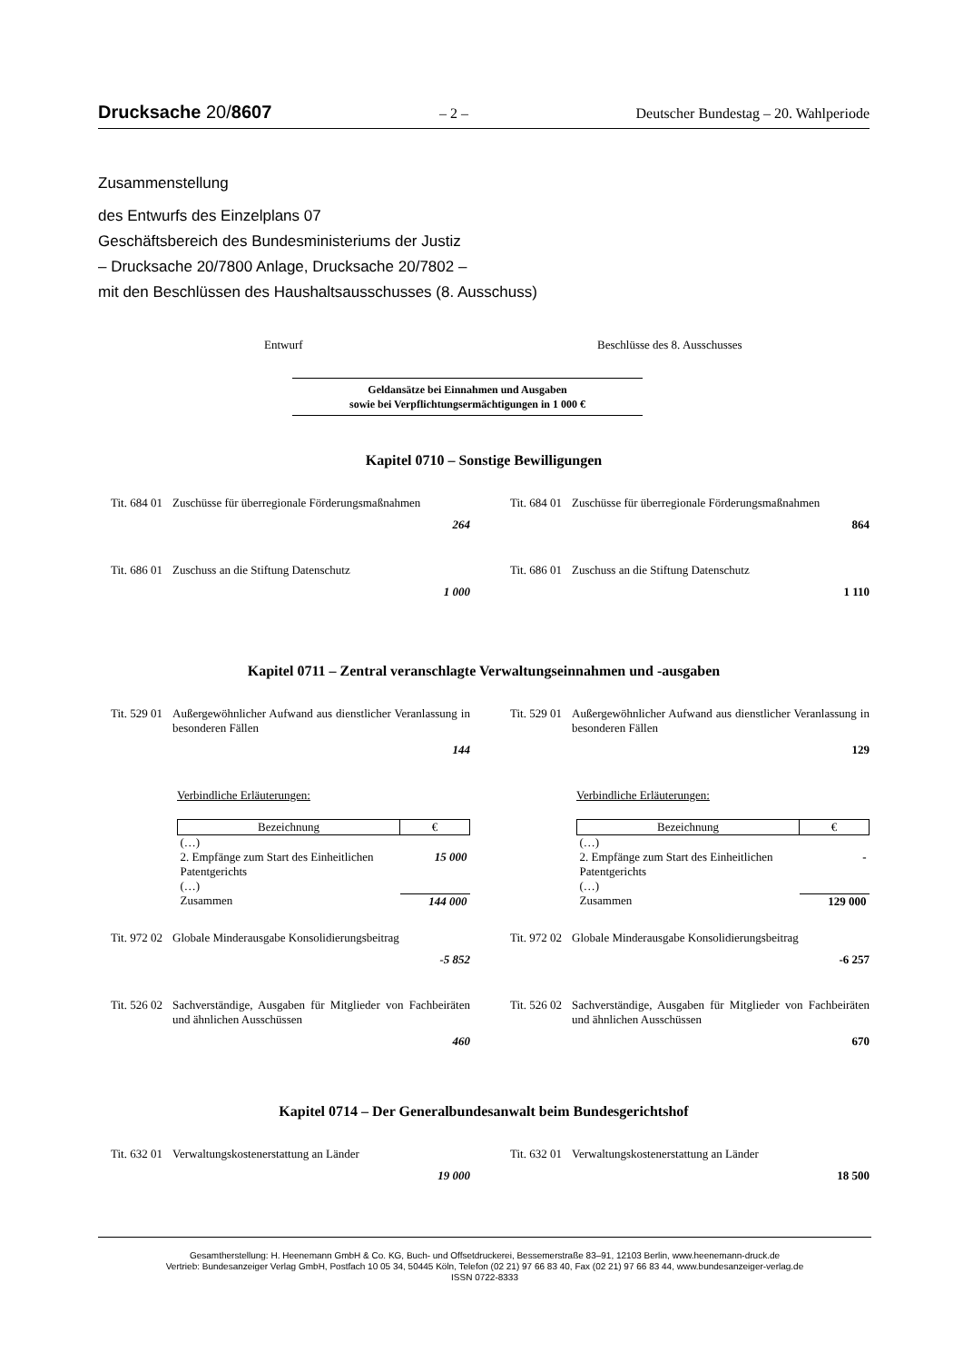Drucksache 20/8607 – 2 – Deutscher Bundestag – 20. Wahlperiode
Zusammenstellung
des Entwurfs des Einzelplans 07
Geschäftsbereich des Bundesministeriums der Justiz
– Drucksache 20/7800 Anlage, Drucksache 20/7802 –
mit den Beschlüssen des Haushaltsausschusses (8. Ausschuss)
Entwurf Beschlüsse des 8. Ausschusses
Geldansätze bei Einnahmen und Ausgaben
sowie bei Verpflichtungsermächtigungen in 1 000 €
Kapitel 0710 – Sonstige Bewilligungen
Tit. 684 01 Zuschüsse für überregionale Förderungsmaßnahmen
264
Tit. 684 01 Zuschüsse für überregionale Förderungsmaßnahmen
864
Tit. 686 01 Zuschuss an die Stiftung Datenschutz
1 000
Tit. 686 01 Zuschuss an die Stiftung Datenschutz
1 110
Kapitel 0711 – Zentral veranschlagte Verwaltungseinnahmen und -ausgaben
Tit. 529 01 Außergewöhnlicher Aufwand aus dienstlicher Veranlassung in besonderen Fällen
144
Tit. 529 01 Außergewöhnlicher Aufwand aus dienstlicher Veranlassung in besonderen Fällen
129
Verbindliche Erläuterungen:
| Bezeichnung | € |
| --- | --- |
| (…) | |
| 2. Empfänge zum Start des Einheitlichen Patentgerichts | 15 000 |
| (…) | |
| Zusammen | 144 000 |
Verbindliche Erläuterungen:
| Bezeichnung | € |
| --- | --- |
| (…) | |
| 2. Empfänge zum Start des Einheitlichen Patentgerichts | - |
| (…) | |
| Zusammen | 129 000 |
Tit. 972 02 Globale Minderausgabe Konsolidierungsbeitrag
-5 852
Tit. 972 02 Globale Minderausgabe Konsolidierungsbeitrag
-6 257
Tit. 526 02 Sachverständige, Ausgaben für Mitglieder von Fachbeiräten und ähnlichen Ausschüssen
460
Tit. 526 02 Sachverständige, Ausgaben für Mitglieder von Fachbeiräten und ähnlichen Ausschüssen
670
Kapitel 0714 – Der Generalbundesanwalt beim Bundesgerichtshof
Tit. 632 01 Verwaltungskostenerstattung an Länder
19 000
Tit. 632 01 Verwaltungskostenerstattung an Länder
18 500
Gesamtherstellung: H. Heenemann GmbH & Co. KG, Buch- und Offsetdruckerei, Bessemerstraße 83–91, 12103 Berlin, www.heenemann-druck.de
Vertrieb: Bundesanzeiger Verlag GmbH, Postfach 10 05 34, 50445 Köln, Telefon (02 21) 97 66 83 40, Fax (02 21) 97 66 83 44, www.bundesanzeiger-verlag.de
ISSN 0722-8333